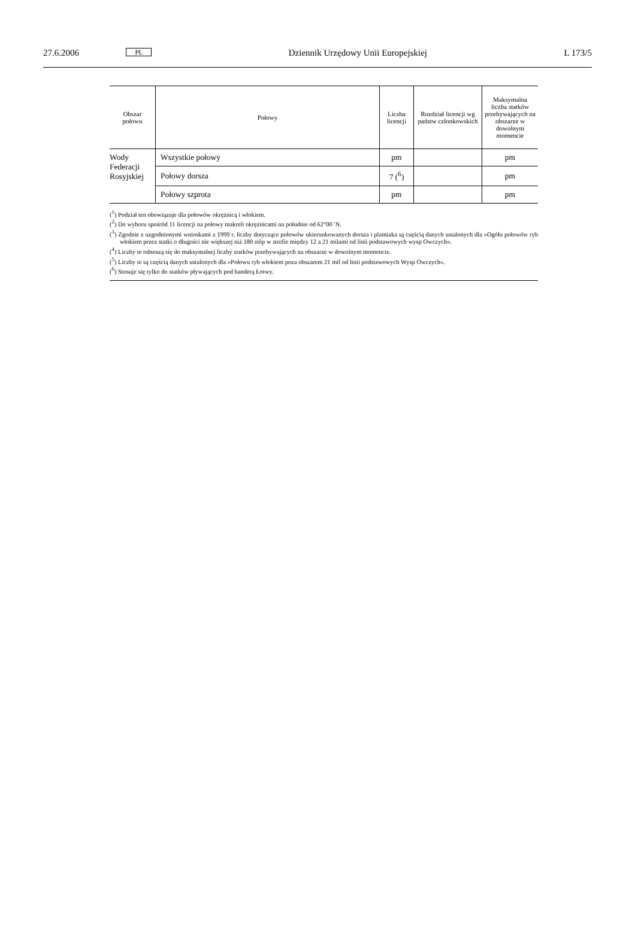27.6.2006 PL Dziennik Urzędowy Unii Europejskiej L 173/5
| Obszar połowu | Połowy | Liczba licencji | Rozdział licencji wg państw członkow­skich | Maksymalna liczba statków przebywających na obszarze w dowolnym momencie |
| --- | --- | --- | --- | --- |
| Wody Federacji Rosyjskiej | Wszystkie połowy | pm | | pm |
| | Połowy dorsza | 7 (<sup>6</sup>) | | pm |
| | Połowy szprota | pm | | pm |
(<sup>1</sup>) Podział ten obowiązuje dla połowów okrężnicą i włokiem.
(<sup>2</sup>) Do wyboru spośród 11 licencji na połowy makreli okrężnicami na południe od 62°00 ′N.
(<sup>3</sup>) Zgodnie z uzgodnionymi wnioskami z 1999 r. liczby dotyczące połowów ukierunkowanych dorsza i plamiaka są częścią danych ustalonych dla »Ogółu połowów ryb włokiem przez statki o długości nie większej niż 180 stóp w strefie między 12 a 21 milami od linii podstawowych wysp Owczych«.
(<sup>4</sup>) Liczby te odnoszą się do maksymalnej liczby statków przebywających na obszarze w dowolnym momencie.
(<sup>5</sup>) Liczby te są częścią danych ustalonych dla »Połowu ryb włokiem poza obszarem 21 mil od linii podstawowych Wysp Owczych«.
(<sup>6</sup>) Stosuje się tylko do statków pływających pod banderą Łotwy.